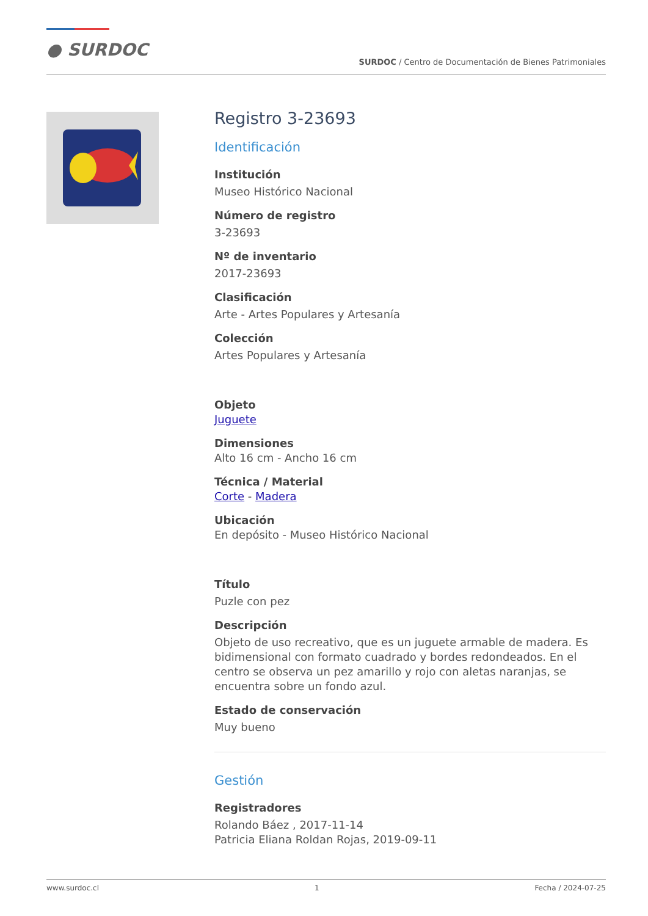● SURDOC
SURDOC / Centro de Documentación de Bienes Patrimoniales
Registro 3-23693
Identificación
Institución
Museo Histórico Nacional
Número de registro
3-23693
Nº de inventario
2017-23693
Clasificación
Arte - Artes Populares y Artesanía
Colección
Artes Populares y Artesanía
Objeto
Juguete
Dimensiones
Alto 16 cm - Ancho 16 cm
Técnica / Material
Corte - Madera
Ubicación
En depósito - Museo Histórico Nacional
Título
Puzle con pez
Descripción
Objeto de uso recreativo, que es un juguete armable de madera. Es bidimensional con formato cuadrado y bordes redondeados. En el centro se observa un pez amarillo y rojo con aletas naranjas, se encuentra sobre un fondo azul.
Estado de conservación
Muy bueno
Gestión
Registradores
Rolando Báez , 2017-11-14
Patricia Eliana Roldan Rojas, 2019-09-11
www.surdoc.cl 1 Fecha / 2024-07-25